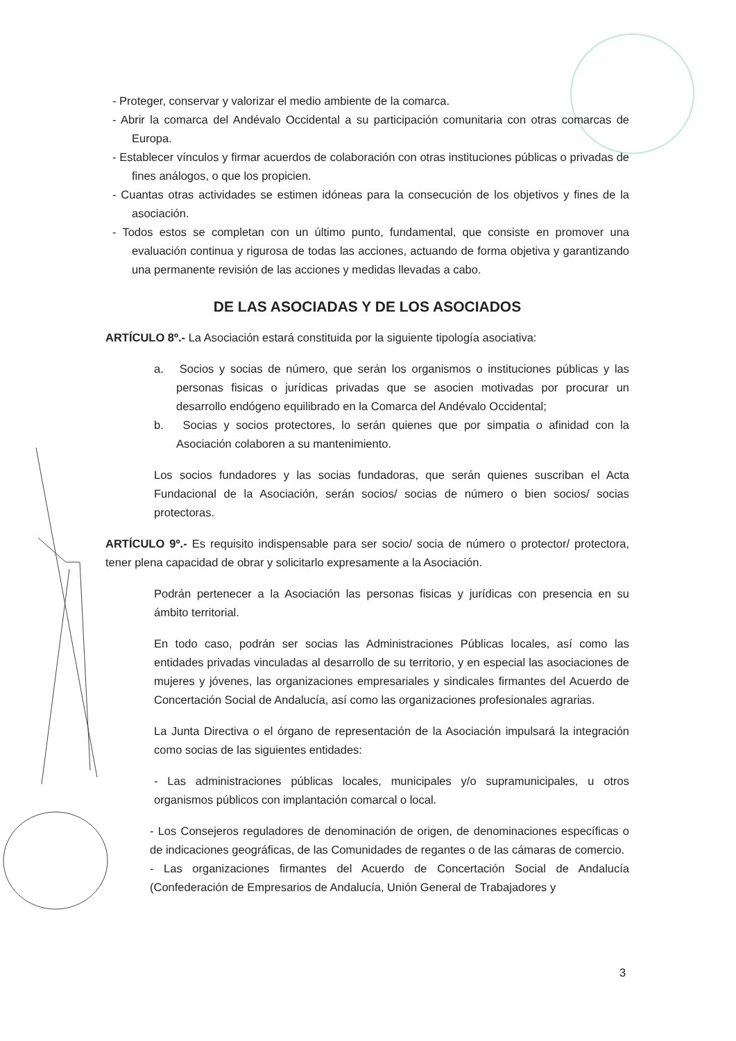- Proteger, conservar y valorizar el medio ambiente de la comarca.
- Abrir la comarca del Andévalo Occidental a su participación comunitaria con otras comarcas de Europa.
- Establecer vínculos y firmar acuerdos de colaboración con otras instituciones públicas o privadas de fines análogos, o que los propicien.
- Cuantas otras actividades se estimen idóneas para la consecución de los objetivos y fines de la asociación.
- Todos estos se completan con un último punto, fundamental, que consiste en promover una evaluación continua y rigurosa de todas las acciones, actuando de forma objetiva y garantizando una permanente revisión de las acciones y medidas llevadas a cabo.
DE LAS ASOCIADAS Y DE LOS ASOCIADOS
ARTÍCULO 8º.- La Asociación estará constituida por la siguiente tipología asociativa:
a. Socios y socias de número, que serán los organismos o instituciones públicas y las personas fisicas o jurídicas privadas que se asocien motivadas por procurar un desarrollo endógeno equilibrado en la Comarca del Andévalo Occidental;
b. Socias y socios protectores, lo serán quienes que por simpatia o afinidad con la Asociación colaboren a su mantenimiento.
Los socios fundadores y las socias fundadoras, que serán quienes suscriban el Acta Fundacional de la Asociación, serán socios/ socias de número o bien socios/ socias protectoras.
ARTÍCULO 9º.- Es requisito indispensable para ser socio/ socia de número o protector/ protectora, tener plena capacidad de obrar y solicitarlo expresamente a la Asociación.
Podrán pertenecer a la Asociación las personas fisicas y jurídicas con presencia en su ámbito territorial.
En todo caso, podrán ser socias las Administraciones Públicas locales, así como las entidades privadas vinculadas al desarrollo de su territorio, y en especial las asociaciones de mujeres y jóvenes, las organizaciones empresariales y sindicales firmantes del Acuerdo de Concertación Social de Andalucía, así como las organizaciones profesionales agrarias.
La Junta Directiva o el órgano de representación de la Asociación impulsará la integración como socias de las siguientes entidades:
- Las administraciones públicas locales, municipales y/o supramunicipales, u otros organismos públicos con implantación comarcal o local.
- Los Consejeros reguladores de denominación de origen, de denominaciones específicas o de indicaciones geográficas, de las Comunidades de regantes o de las cámaras de comercio.
- Las organizaciones firmantes del Acuerdo de Concertación Social de Andalucía (Confederación de Empresarios de Andalucía, Unión General de Trabajadores y
3